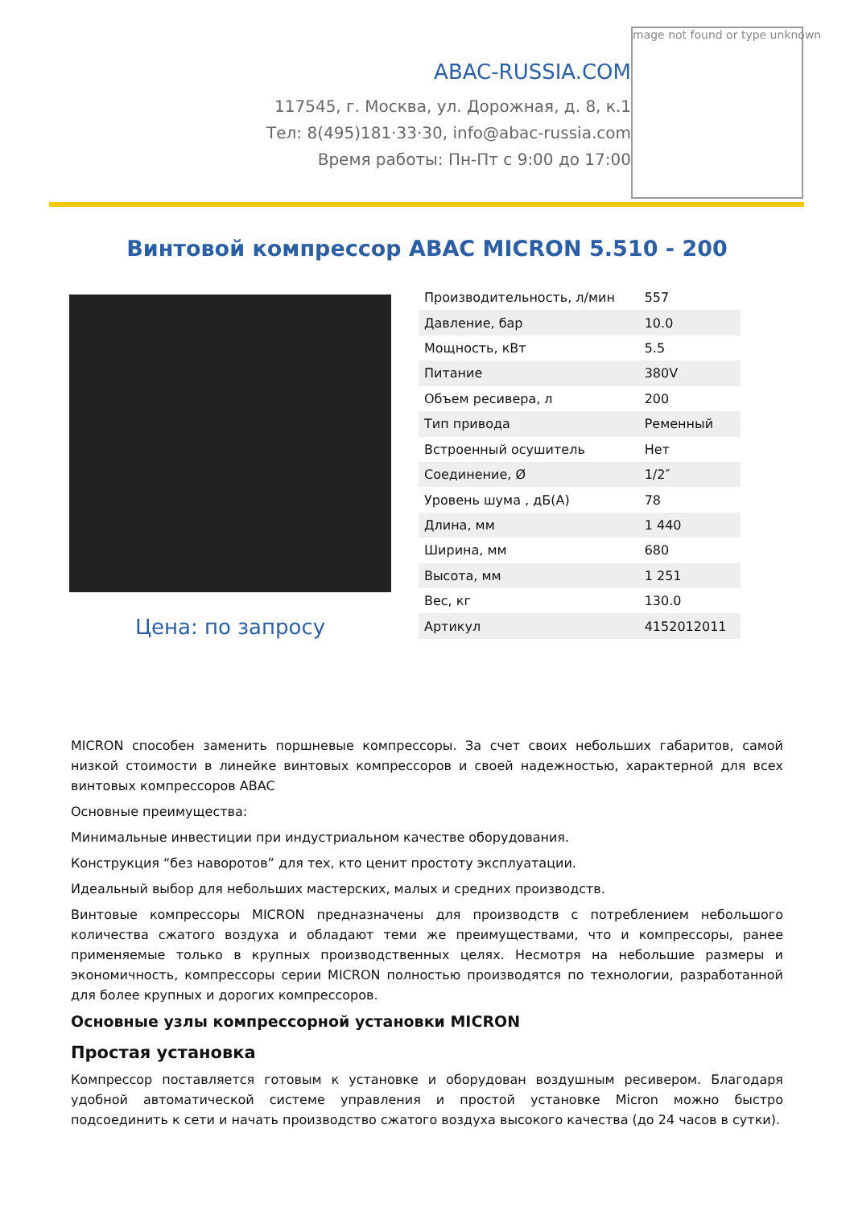ABAC-RUSSIA.COM
117545, г. Москва, ул. Дорожная, д. 8, к.1
Тел: 8(495)181·33·30, info@abac-russia.com
Время работы: Пн-Пт с 9:00 до 17:00
mage not found or type unknown
Винтовой компрессор ABAC MICRON 5.510 - 200
Цена: по запросу
| Производительность, л/мин | 557 |
| Давление, бар | 10.0 |
| Мощность, кВт | 5.5 |
| Питание | 380V |
| Объем ресивера, л | 200 |
| Тип привода | Ременный |
| Встроенный осушитель | Нет |
| Соединение, Ø | 1/2″ |
| Уровень шума , дБ(А) | 78 |
| Длина, мм | 1 440 |
| Ширина, мм | 680 |
| Высота, мм | 1 251 |
| Вес, кг | 130.0 |
| Артикул | 4152012011 |
MICRON способен заменить поршневые компрессоры. За счет своих небольших габаритов, самой низкой стоимости в линейке винтовых компрессоров и своей надежностью, характерной для всех винтовых компрессоров ABAC
Основные преимущества:
Минимальные инвестиции при индустриальном качестве оборудования.
Конструкция “без наворотов” для тех, кто ценит простоту эксплуатации.
Идеальный выбор для небольших мастерских, малых и средних производств.
Винтовые компрессоры MICRON предназначены для производств с потреблением небольшого количества сжатого воздуха и обладают теми же преимуществами, что и компрессоры, ранее применяемые только в крупных производственных целях. Несмотря на небольшие размеры и экономичность, компрессоры серии MICRON полностью производятся по технологии, разработанной для более крупных и дорогих компрессоров.
Основные узлы компрессорной установки MICRON
Простая установка
Компрессор поставляется готовым к установке и оборудован воздушным ресивером. Благодаря удобной автоматической системе управления и простой установке Micron можно быстро подсоединить к сети и начать производство сжатого воздуха высокого качества (до 24 часов в сутки).